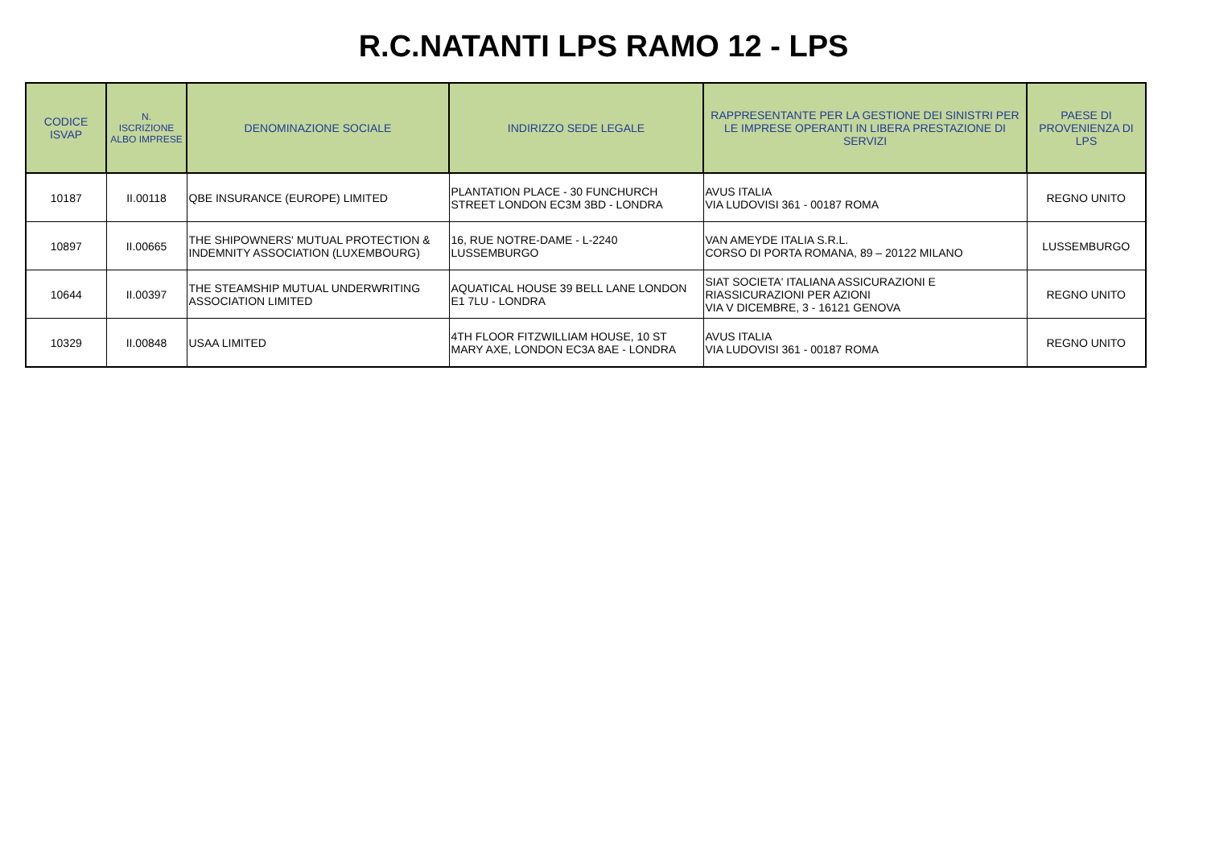R.C.NATANTI LPS RAMO 12 - LPS
| CODICE ISVAP | N. ISCRIZIONE ALBO IMPRESE | DENOMINAZIONE SOCIALE | INDIRIZZO SEDE LEGALE | RAPPRESENTANTE PER LA GESTIONE DEI SINISTRI PER LE IMPRESE OPERANTI IN LIBERA PRESTAZIONE DI SERVIZI | PAESE DI PROVENIENZA DI LPS |
| --- | --- | --- | --- | --- | --- |
| 10187 | II.00118 | QBE INSURANCE (EUROPE) LIMITED | PLANTATION PLACE - 30 FUNCHURCH STREET LONDON EC3M 3BD - LONDRA | AVUS ITALIA VIA LUDOVISI 361 - 00187 ROMA | REGNO UNITO |
| 10897 | II.00665 | THE SHIPOWNERS' MUTUAL PROTECTION & INDEMNITY ASSOCIATION (LUXEMBOURG) | 16, RUE NOTRE-DAME - L-2240 LUSSEMBURGO | VAN AMEYDE ITALIA S.R.L. CORSO DI PORTA ROMANA, 89 – 20122 MILANO | LUSSEMBURGO |
| 10644 | II.00397 | THE STEAMSHIP MUTUAL UNDERWRITING ASSOCIATION LIMITED | AQUATICAL HOUSE 39 BELL LANE LONDON E1 7LU - LONDRA | SIAT SOCIETA' ITALIANA ASSICURAZIONI E RIASSICURAZIONI PER AZIONI VIA V DICEMBRE, 3 - 16121 GENOVA | REGNO UNITO |
| 10329 | II.00848 | USAA LIMITED | 4TH FLOOR FITZWILLIAM HOUSE, 10 ST MARY AXE, LONDON EC3A 8AE - LONDRA | AVUS ITALIA VIA LUDOVISI 361 - 00187 ROMA | REGNO UNITO |